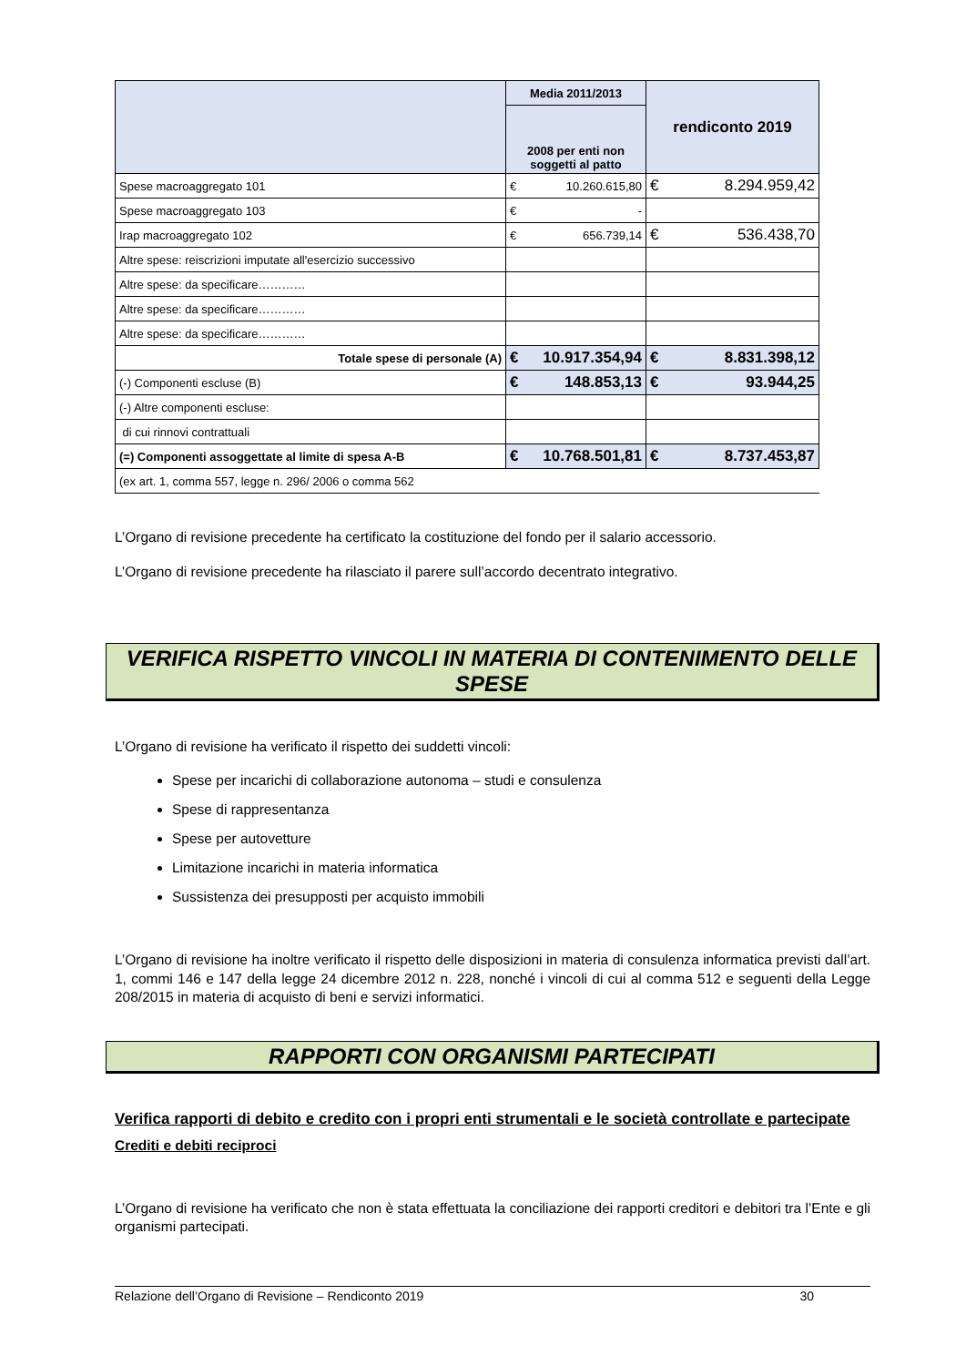| | Media 2011/2013 | rendiconto 2019 |
| --- | --- | --- |
| | 2008 per enti non soggetti al patto | |
| Spese macroaggregato 101 | € 10.260.615,80 | € 8.294.959,42 |
| Spese macroaggregato 103 | € - | |
| Irap macroaggregato 102 | € 656.739,14 | € 536.438,70 |
| Altre spese: reiscrizioni imputate all'esercizio successivo | | |
| Altre spese: da specificare………… | | |
| Altre spese: da specificare………… | | |
| Altre spese: da specificare………… | | |
| Totale spese di personale (A) | € 10.917.354,94 | € 8.831.398,12 |
| (-) Componenti escluse (B) | € 148.853,13 | € 93.944,25 |
| (-) Altre componenti escluse: | | |
| di cui rinnovi contrattuali | | |
| (=) Componenti assoggettate al limite di spesa A-B | € 10.768.501,81 | € 8.737.453,87 |
| (ex art. 1, comma 557, legge n. 296/ 2006 o comma 562 | | |
L’Organo di revisione precedente ha certificato la costituzione del fondo per il salario accessorio.
L’Organo di revisione precedente ha rilasciato il parere sull’accordo decentrato integrativo.
VERIFICA RISPETTO VINCOLI IN MATERIA DI CONTENIMENTO DELLE SPESE
L’Organo di revisione ha verificato il rispetto dei suddetti vincoli:
Spese per incarichi di collaborazione autonoma – studi e consulenza
Spese di rappresentanza
Spese per autovetture
Limitazione incarichi in materia informatica
Sussistenza dei presupposti per acquisto immobili
L’Organo di revisione ha inoltre verificato il rispetto delle disposizioni in materia di consulenza informatica previsti dall’art. 1, commi 146 e 147 della legge 24 dicembre 2012 n. 228, nonché i vincoli di cui al comma 512 e seguenti della Legge 208/2015 in materia di acquisto di beni e servizi informatici.
RAPPORTI CON ORGANISMI PARTECIPATI
Verifica rapporti di debito e credito con i propri enti strumentali e le società controllate e partecipate
Crediti e debiti reciproci
L’Organo di revisione ha verificato che non è stata effettuata la conciliazione dei rapporti creditori e debitori tra l’Ente e gli organismi partecipati.
Relazione dell’Organo di Revisione – Rendiconto 2019 30